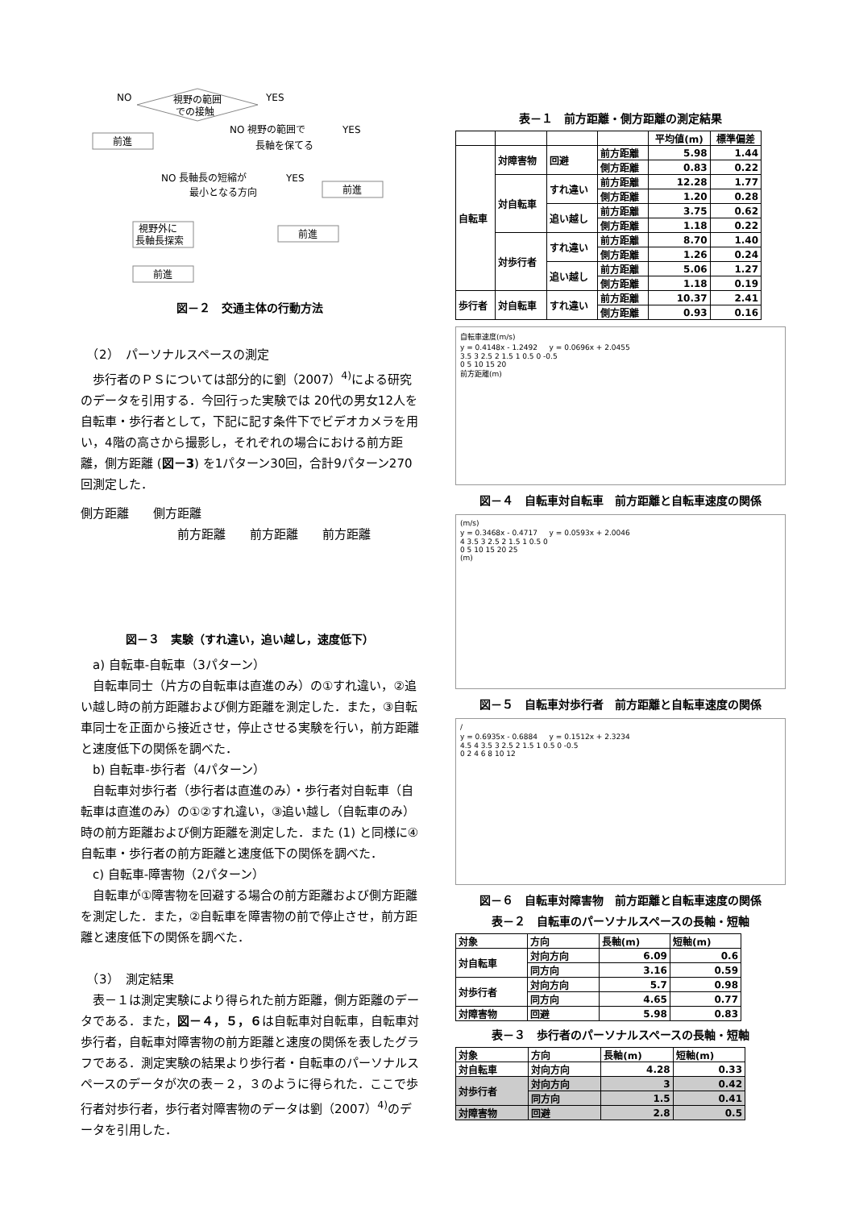視野の範囲
での接触
NO
YES
前進
NO 視野の範囲で
長軸を保てる
YES
前進
NO 長軸長の短縮が
最小となる方向
YES
前進
視野外に
長軸長探索
前進
図－２　交通主体の行動方法
　（2）　パーソナルスペースの測定
歩行者のＰＳについては部分的に劉（2007）<sup>4)</sup>による研究のデータを引用する．今回行った実験では 20代の男女12人を自転車・歩行者として，下記に記す条件下でビデオカメラを用い，4階の高さから撮影し，それぞれの場合における前方距離，側方距離 (図－3) を1パターン30回，合計9パターン270回測定した．
側方距離　　側方距離
前方距離　　前方距離　　前方距離
図－３　実験（すれ違い，追い越し，速度低下）
　a) 自転車-自転車（3パターン）
自転車同士（片方の自転車は直進のみ）の①すれ違い，②追い越し時の前方距離および側方距離を測定した．また，③自転車同士を正面から接近させ，停止させる実験を行い，前方距離と速度低下の関係を調べた．
　b) 自転車-歩行者（4パターン）
自転車対歩行者（歩行者は直進のみ）・歩行者対自転車（自転車は直進のみ）の①②すれ違い，③追い越し（自転車のみ）時の前方距離および側方距離を測定した．また (1) と同様に④自転車・歩行者の前方距離と速度低下の関係を調べた．
　c) 自転車-障害物（2パターン）
自転車が①障害物を回避する場合の前方距離および側方距離を測定した．また，②自転車を障害物の前で停止させ，前方距離と速度低下の関係を調べた．
　（3）　測定結果
表－１は測定実験により得られた前方距離，側方距離のデータである．また，図－４，５，６は自転車対自転車，自転車対歩行者，自転車対障害物の前方距離と速度の関係を表したグラフである．測定実験の結果より歩行者・自転車のパーソナルスペースのデータが次の表－２，３のように得られた．ここで歩行者対歩行者，歩行者対障害物のデータは劉（2007）<sup>4)</sup>のデータを引用した．
表－１　前方距離・側方距離の測定結果
| | | | | 平均値(m) | 標準偏差 |
| --- | --- | --- | --- | --- | --- |
| 自転車 | 対障害物 | 回避 | 前方距離 | 5.98 | 1.44 |
| | | | 側方距離 | 0.83 | 0.22 |
| | 対自転車 | すれ違い | 前方距離 | 12.28 | 1.77 |
| | | | 側方距離 | 1.20 | 0.28 |
| | | 追い越し | 前方距離 | 3.75 | 0.62 |
| | | | 側方距離 | 1.18 | 0.22 |
| | 対歩行者 | すれ違い | 前方距離 | 8.70 | 1.40 |
| | | | 側方距離 | 1.26 | 0.24 |
| | | 追い越し | 前方距離 | 5.06 | 1.27 |
| | | | 側方距離 | 1.18 | 0.19 |
| 歩行者 | 対自転車 | すれ違い | 前方距離 | 10.37 | 2.41 |
| | | | 側方距離 | 0.93 | 0.16 |
自転車速度(m/s)
y = 0.4148x - 1.2492 　 y = 0.0696x + 2.0455
3.5 3 2.5 2 1.5 1 0.5 0 -0.5
0 5 10 15 20
前方距離(m)
図－４　自転車対自転車　前方距離と自転車速度の関係
(m/s)
y = 0.3468x - 0.4717 　 y = 0.0593x + 2.0046
4 3.5 3 2.5 2 1.5 1 0.5 0
0 5 10 15 20 25
(m)
図－５　自転車対歩行者　前方距離と自転車速度の関係
/
y = 0.6935x - 0.6884 　 y = 0.1512x + 2.3234
4.5 4 3.5 3 2.5 2 1.5 1 0.5 0 -0.5
0 2 4 6 8 10 12
図－６　自転車対障害物　前方距離と自転車速度の関係
表－２　自転車のパーソナルスペースの長軸・短軸
| 対象 | 方向 | 長軸(m) | 短軸(m) |
| 対自転車 | 対向方向 | 6.09 | 0.6 |
| | 同方向 | 3.16 | 0.59 |
| 対歩行者 | 対向方向 | 5.7 | 0.98 |
| | 同方向 | 4.65 | 0.77 |
| 対障害物 | 回避 | 5.98 | 0.83 |
表－３　歩行者のパーソナルスペースの長軸・短軸
| 対象 | 方向 | 長軸(m) | 短軸(m) |
| 対自転車 | 対向方向 | 4.28 | 0.33 |
| 対歩行者 | 対向方向 | 3 | 0.42 |
| | 同方向 | 1.5 | 0.41 |
| 対障害物 | 回避 | 2.8 | 0.5 |